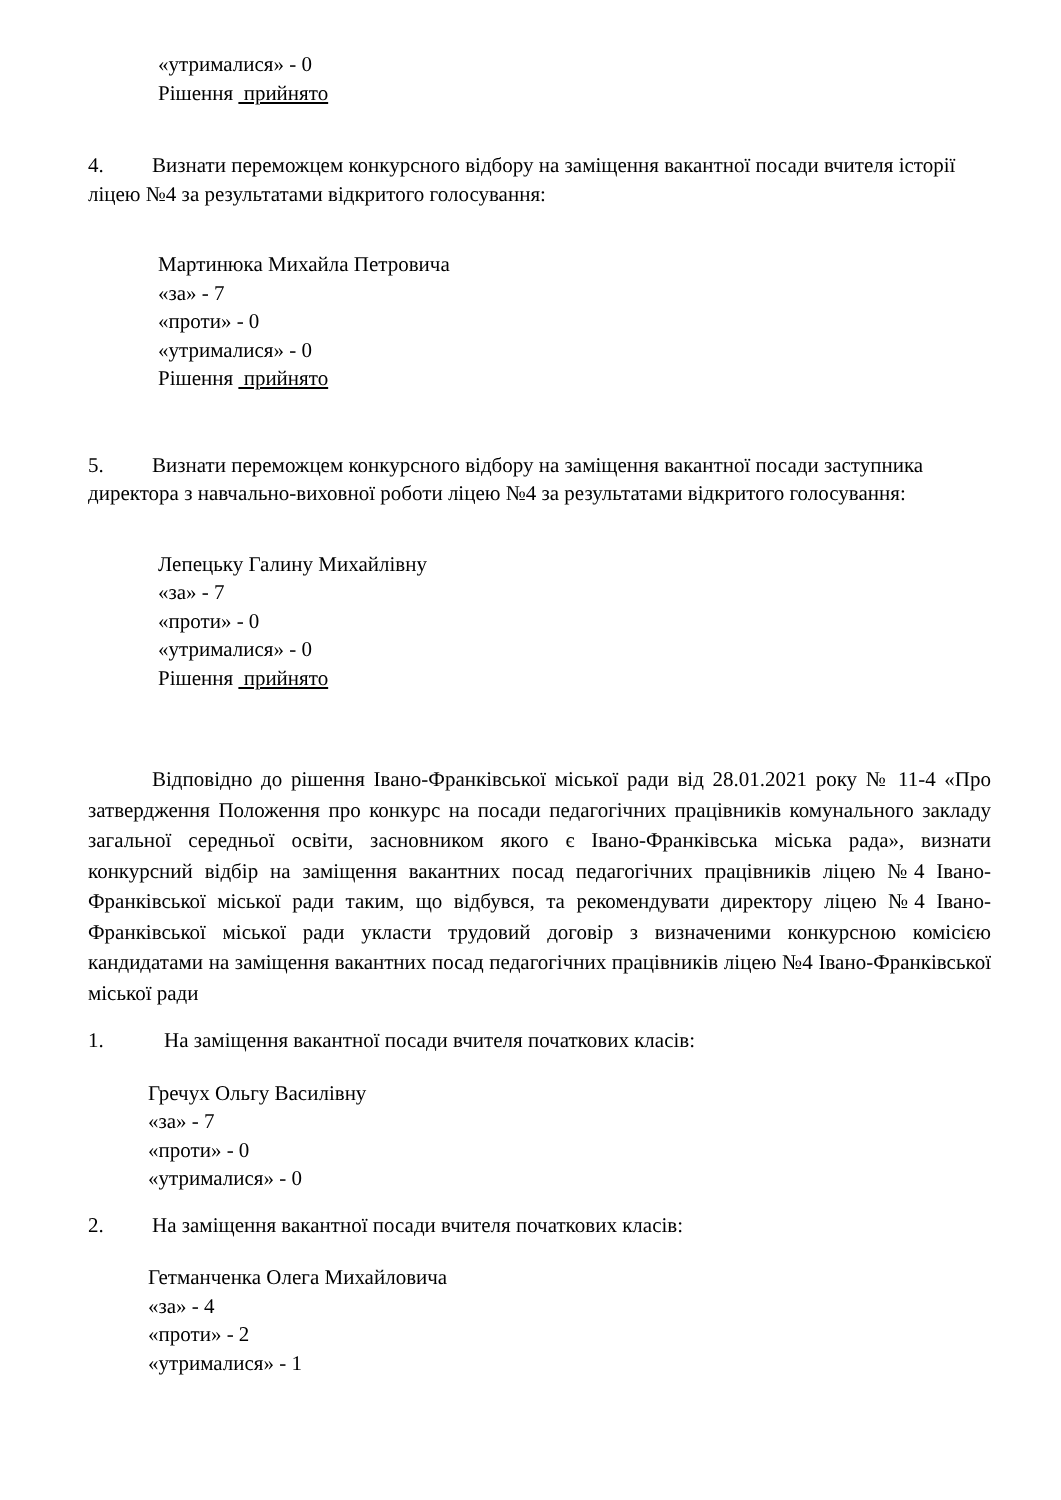«утрималися» - 0
Рішення прийнято
4. Визнати переможцем конкурсного відбору на заміщення вакантної посади вчителя історії ліцею №4 за результатами відкритого голосування:
Мартинюка Михайла Петровича
«за» - 7
«проти» - 0
«утрималися» - 0
Рішення прийнято
5. Визнати переможцем конкурсного відбору на заміщення вакантної посади заступника директора з навчально-виховної роботи ліцею №4 за результатами відкритого голосування:
Лепецьку Галину Михайлівну
«за» - 7
«проти» - 0
«утрималися» - 0
Рішення прийнято
Відповідно до рішення Івано-Франківської міської ради від 28.01.2021 року № 11-4 «Про затвердження Положення про конкурс на посади педагогічних працівників комунального закладу загальної середньої освіти, засновником якого є Івано-Франківська міська рада», визнати конкурсний відбір на заміщення вакантних посад педагогічних працівників ліцею №4 Івано-Франківської міської ради таким, що відбувся, та рекомендувати директору ліцею №4 Івано-Франківської міської ради укласти трудовий договір з визначеними конкурсною комісією кандидатами на заміщення вакантних посад педагогічних працівників ліцею №4 Івано-Франківської міської ради
1. На заміщення вакантної посади вчителя початкових класів:
Гречух Ольгу Василівну
«за» - 7
«проти» - 0
«утрималися» - 0
2. На заміщення вакантної посади вчителя початкових класів:
Гетманченка Олега Михайловича
«за» - 4
«проти» - 2
«утрималися» - 1